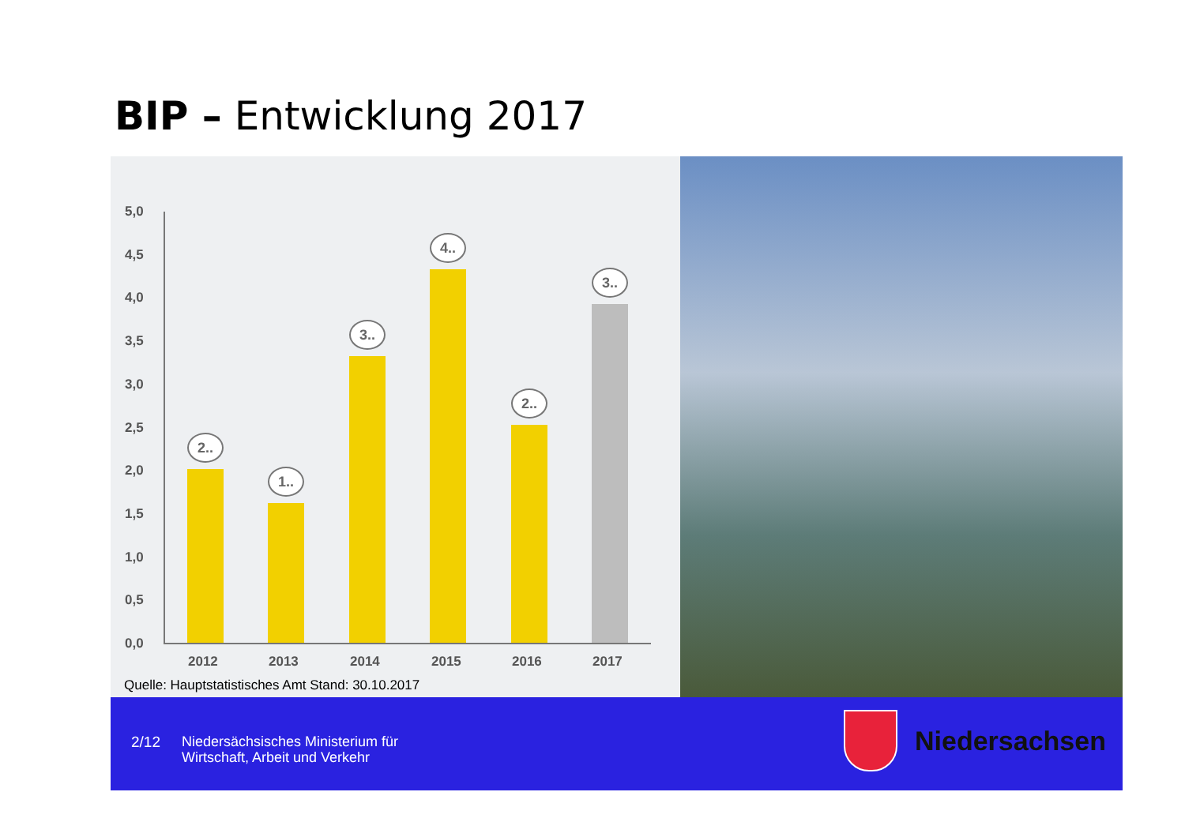BIP – Entwicklung 2017
5,0
4,5
4,0
3,5
3,0
2,5
2,0
1,5
1,0
0,5
0,0
2..
1..
3..
4..
2..
3..
2012 2013 2014 2015 2016 2017
Quelle: Hauptstatistisches Amt Stand: 30.10.2017
2/12
Niedersächsisches Ministerium für
Wirtschaft, Arbeit und Verkehr
Niedersachsen